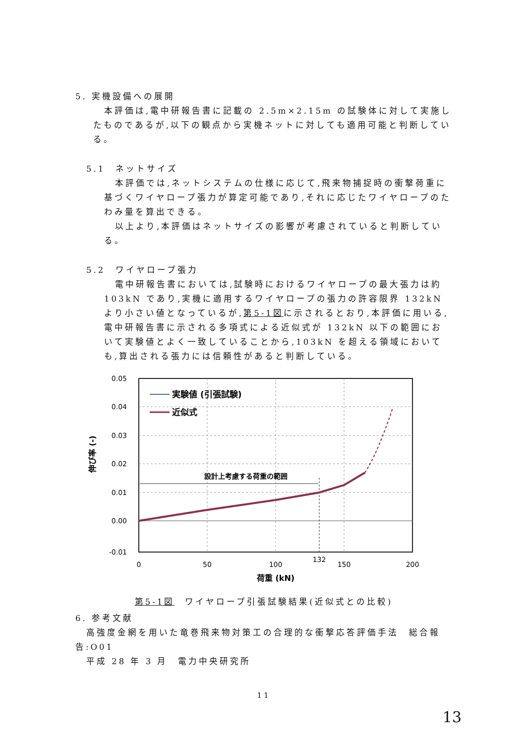5. 実機設備への展開
本評価は,電中研報告書に記載の 2.5m×2.15m の試験体に対して実施したものであるが,以下の観点から実機ネットに対しても適用可能と判断している。
5.1　ネットサイズ
本評価では,ネットシステムの仕様に応じて,飛来物捕捉時の衝撃荷重に基づくワイヤロープ張力が算定可能であり,それに応じたワイヤロープのたわみ量を算出できる。
以上より,本評価はネットサイズの影響が考慮されていると判断している。
5.2　ワイヤロープ張力
電中研報告書においては,試験時におけるワイヤロープの最大張力は約 103kN であり,実機に適用するワイヤロープの張力の許容限界 132kN より小さい値となっているが,第5-1図に示されるとおり,本評価に用いる,電中研報告書に示される多項式による近似式が 132kN 以下の範囲において実験値とよく一致していることから,103kN を超える領域においても,算出される張力には信頼性があると判断している。
設計上考慮する荷重の範囲
実験値 (引張試験)
近似式
0.05
0.04
0.03
0.02
0.01
0.00
-0.01
0
50
100
132
150
200
荷重 (kN)
伸び率 (-)
第5-1図　ワイヤロープ引張試験結果(近似式との比較)
6. 参考文献
高強度金網を用いた竜巻飛来物対策工の合理的な衝撃応答評価手法　総合報告:O01
平成 28 年 3 月　電力中央研究所
11
13